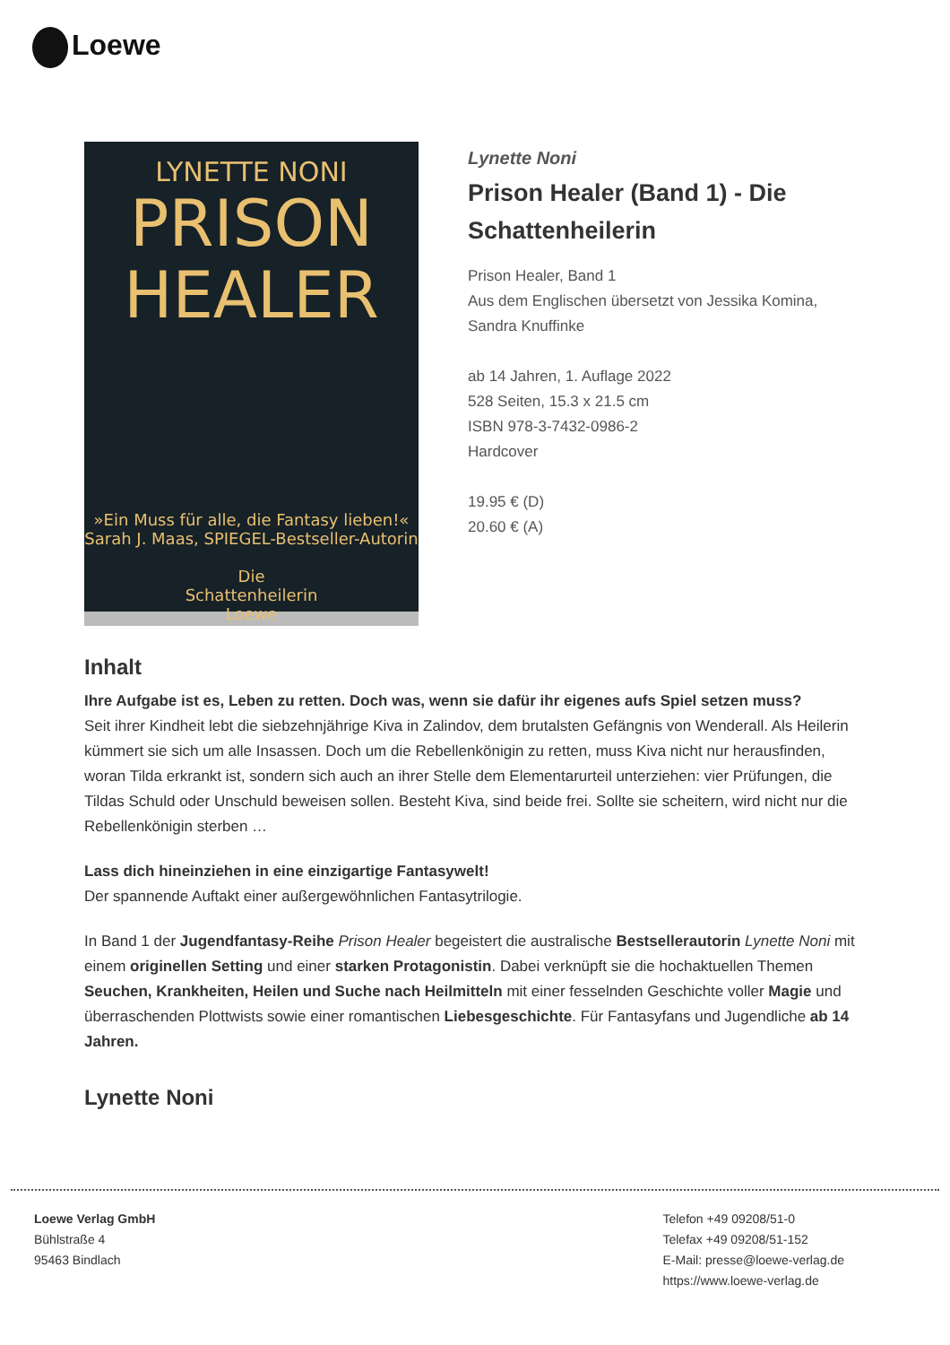Loewe
LYNETTE NONI
PRISON
HEALER
»Ein Muss für alle, die Fantasy lieben!« Sarah J. Maas, SPIEGEL-Bestseller-Autorin
Die
Schattenheilerin
Loewe
Lynette Noni
Prison Healer (Band 1) - Die Schattenheilerin
Prison Healer, Band 1
Aus dem Englischen übersetzt von Jessika Komina, Sandra Knuffinke
ab 14 Jahren, 1. Auflage 2022
528 Seiten, 15.3 x 21.5 cm
ISBN 978-3-7432-0986-2
Hardcover
19.95 € (D)
20.60 € (A)
Inhalt
Ihre Aufgabe ist es, Leben zu retten. Doch was, wenn sie dafür ihr eigenes aufs Spiel setzen muss?
Seit ihrer Kindheit lebt die siebzehnjährige Kiva in Zalindov, dem brutalsten Gefängnis von Wenderall. Als Heilerin kümmert sie sich um alle Insassen. Doch um die Rebellenkönigin zu retten, muss Kiva nicht nur herausfinden, woran Tilda erkrankt ist, sondern sich auch an ihrer Stelle dem Elementarurteil unterziehen: vier Prüfungen, die Tildas Schuld oder Unschuld beweisen sollen. Besteht Kiva, sind beide frei. Sollte sie scheitern, wird nicht nur die Rebellenkönigin sterben …
Lass dich hineinziehen in eine einzigartige Fantasywelt!
Der spannende Auftakt einer außergewöhnlichen Fantasytrilogie.
In Band 1 der Jugendfantasy-Reihe Prison Healer begeistert die australische Bestsellerautorin Lynette Noni mit einem originellen Setting und einer starken Protagonistin. Dabei verknüpft sie die hochaktuellen Themen Seuchen, Krankheiten, Heilen und Suche nach Heilmitteln mit einer fesselnden Geschichte voller Magie und überraschenden Plottwists sowie einer romantischen Liebesgeschichte. Für Fantasyfans und Jugendliche ab 14 Jahren.
Lynette Noni
Loewe Verlag GmbH
Bühlstraße 4
95463 Bindlach
Telefon +49 09208/51-0
Telefax +49 09208/51-152
E-Mail: presse@loewe-verlag.de
https://www.loewe-verlag.de